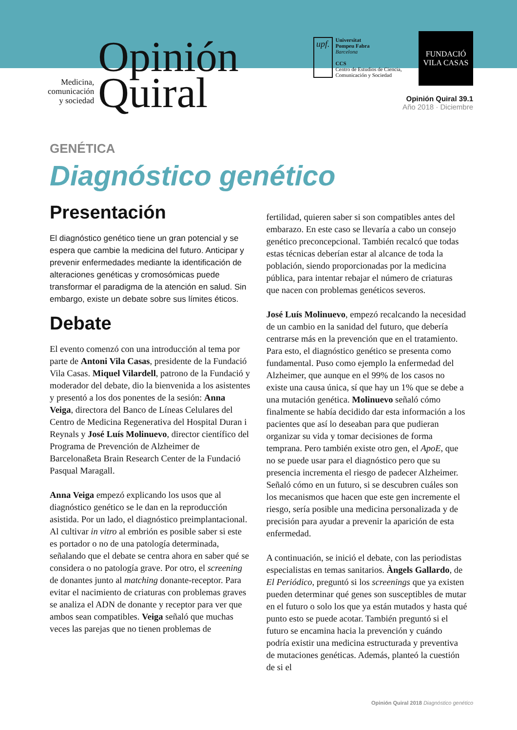Medicina,
comunicación
y sociedad
Opinión
Quiral
upf.
Universitat
Pompeu Fabra
Barcelona
CCS
Centro de Estudios de Ciencia,
Comunicación y Sociedad
FUNDACIÓ
VILA CASAS
Opinión Quiral 39.1
Año 2018 · Diciembre
GENÉTICA
Diagnóstico genético
Presentación
El diagnóstico genético tiene un gran potencial y se espera que cambie la medicina del futuro. Anticipar y prevenir enfermedades mediante la identificación de alteraciones genéticas y cromosómicas puede transformar el paradigma de la atención en salud. Sin embargo, existe un debate sobre sus límites éticos.
Debate
El evento comenzó con una introducción al tema por parte de Antoni Vila Casas, presidente de la Fundació Vila Casas. Miquel Vilardell, patrono de la Fundació y moderador del debate, dio la bienvenida a los asistentes y presentó a los dos ponentes de la sesión: Anna Veiga, directora del Banco de Líneas Celulares del Centro de Medicina Regenerativa del Hospital Duran i Reynals y José Luís Molinuevo, director científico del Programa de Prevención de Alzheimer de Barcelonaßeta Brain Research Center de la Fundació Pasqual Maragall.
Anna Veiga empezó explicando los usos que al diagnóstico genético se le dan en la reproducción asistida. Por un lado, el diagnóstico preimplantacional. Al cultivar in vitro al embrión es posible saber si este es portador o no de una patología determinada, señalando que el debate se centra ahora en saber qué se considera o no patología grave. Por otro, el screening de donantes junto al matching donante-receptor. Para evitar el nacimiento de criaturas con problemas graves se analiza el ADN de donante y receptor para ver que ambos sean compatibles. Veiga señaló que muchas veces las parejas que no tienen problemas de
fertilidad, quieren saber si son compatibles antes del embarazo. En este caso se llevaría a cabo un consejo genético preconcepcional. También recalcó que todas estas técnicas deberían estar al alcance de toda la población, siendo proporcionadas por la medicina pública, para intentar rebajar el número de criaturas que nacen con problemas genéticos severos.
José Luís Molinuevo, empezó recalcando la necesidad de un cambio en la sanidad del futuro, que debería centrarse más en la prevención que en el tratamiento. Para esto, el diagnóstico genético se presenta como fundamental. Puso como ejemplo la enfermedad del Alzheimer, que aunque en el 99% de los casos no existe una causa única, sí que hay un 1% que se debe a una mutación genética. Molinuevo señaló cómo finalmente se había decidido dar esta información a los pacientes que así lo deseaban para que pudieran organizar su vida y tomar decisiones de forma temprana. Pero también existe otro gen, el ApoE, que no se puede usar para el diagnóstico pero que su presencia incrementa el riesgo de padecer Alzheimer. Señaló cómo en un futuro, si se descubren cuáles son los mecanismos que hacen que este gen incremente el riesgo, sería posible una medicina personalizada y de precisión para ayudar a prevenir la aparición de esta enfermedad.
A continuación, se inició el debate, con las periodistas especialistas en temas sanitarios. Àngels Gallardo, de El Periódico, preguntó si los screenings que ya existen pueden determinar qué genes son susceptibles de mutar en el futuro o solo los que ya están mutados y hasta qué punto esto se puede acotar. También preguntó si el futuro se encamina hacia la prevención y cuándo podría existir una medicina estructurada y preventiva de mutaciones genéticas. Además, planteó la cuestión de si el
Opinión Quiral 2018 Diagnóstico genético